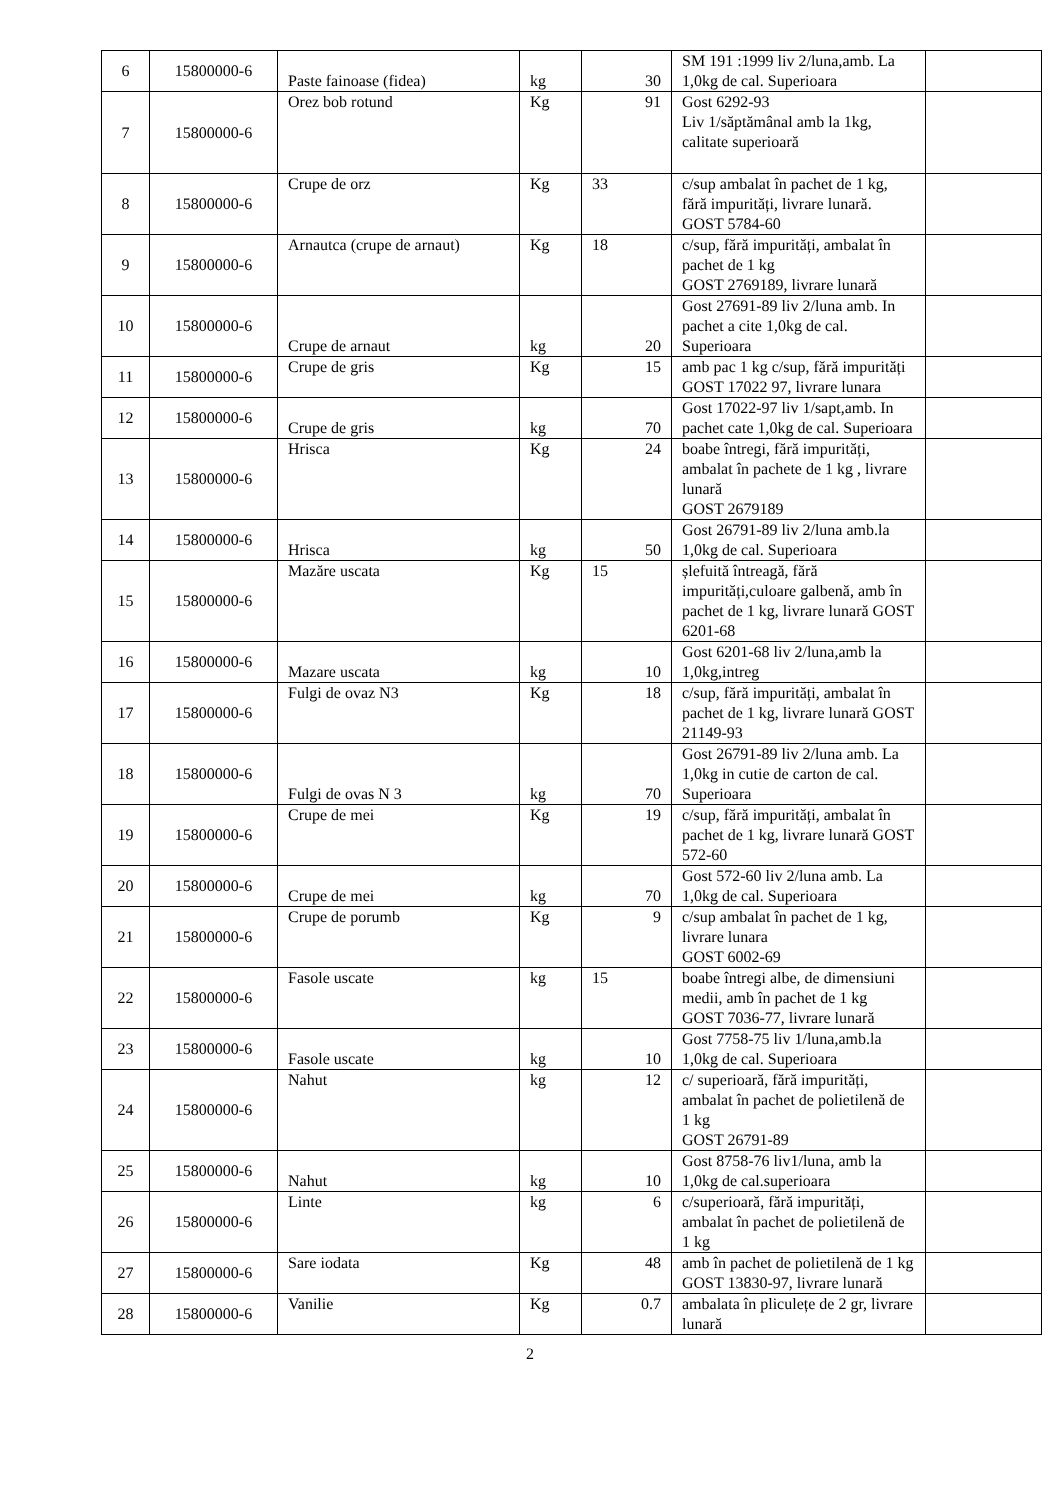| 6 | 15800000-6 | Paste fainoase (fidea) | kg | 30 | SM 191 :1999 liv 2/luna,amb. La 1,0kg de cal. Superioara | |
| 7 | 15800000-6 | Orez bob rotund | Kg | 91 | Gost 6292-93 Liv 1/săptămânal amb la 1kg, calitate superioară | |
| 8 | 15800000-6 | Crupe de orz | Kg | 33 | c/sup ambalat în pachet de 1 kg, fără impurități, livrare lunară. GOST 5784-60 | |
| 9 | 15800000-6 | Arnautca (crupe de arnaut) | Kg | 18 | c/sup, fără impurități, ambalat în pachet de 1 kg GOST 2769189, livrare lunară | |
| 10 | 15800000-6 | Crupe de arnaut | kg | 20 | Gost 27691-89 liv 2/luna amb. In pachet a cite 1,0kg de cal. Superioara | |
| 11 | 15800000-6 | Crupe de gris | Kg | 15 | amb pac 1 kg c/sup, fără impurități GOST 17022 97, livrare lunara | |
| 12 | 15800000-6 | Crupe de gris | kg | 70 | Gost 17022-97 liv 1/sapt,amb. In pachet cate 1,0kg de cal. Superioara | |
| 13 | 15800000-6 | Hrisca | Kg | 24 | boabe întregi, fără impurități, ambalat în pachete de 1 kg , livrare lunară GOST 2679189 | |
| 14 | 15800000-6 | Hrisca | kg | 50 | Gost 26791-89 liv 2/luna amb.la 1,0kg de cal. Superioara | |
| 15 | 15800000-6 | Mazăre uscata | Kg | 15 | șlefuită întreagă, fără impurități,culoare galbenă, amb în pachet de 1 kg, livrare lunară GOST 6201-68 | |
| 16 | 15800000-6 | Mazare uscata | kg | 10 | Gost 6201-68 liv 2/luna,amb la 1,0kg,intreg | |
| 17 | 15800000-6 | Fulgi de ovaz N3 | Kg | 18 | c/sup, fără impurități, ambalat în pachet de 1 kg, livrare lunară GOST 21149-93 | |
| 18 | 15800000-6 | Fulgi de ovas N 3 | kg | 70 | Gost 26791-89 liv 2/luna amb. La 1,0kg in cutie de carton de cal. Superioara | |
| 19 | 15800000-6 | Crupe de mei | Kg | 19 | c/sup, fără impurități, ambalat în pachet de 1 kg, livrare lunară GOST 572-60 | |
| 20 | 15800000-6 | Crupe de mei | kg | 70 | Gost 572-60 liv 2/luna amb. La 1,0kg de cal. Superioara | |
| 21 | 15800000-6 | Crupe de porumb | Kg | 9 | c/sup ambalat în pachet de 1 kg, livrare lunara GOST 6002-69 | |
| 22 | 15800000-6 | Fasole uscate | kg | 15 | boabe întregi albe, de dimensiuni medii, amb în pachet de 1 kg GOST 7036-77, livrare lunară | |
| 23 | 15800000-6 | Fasole uscate | kg | 10 | Gost 7758-75 liv 1/luna,amb.la 1,0kg de cal. Superioara | |
| 24 | 15800000-6 | Nahut | kg | 12 | c/ superioară, fără impurități, ambalat în pachet de polietilenă de 1 kg GOST 26791-89 | |
| 25 | 15800000-6 | Nahut | kg | 10 | Gost 8758-76 liv1/luna, amb la 1,0kg de cal.superioara | |
| 26 | 15800000-6 | Linte | kg | 6 | c/superioară, fără impurități, ambalat în pachet de polietilenă de 1 kg | |
| 27 | 15800000-6 | Sare iodata | Kg | 48 | amb în pachet de polietilenă de 1 kg GOST 13830-97, livrare lunară | |
| 28 | 15800000-6 | Vanilie | Kg | 0.7 | ambalata în pliculețe de 2 gr, livrare lunară | |
2